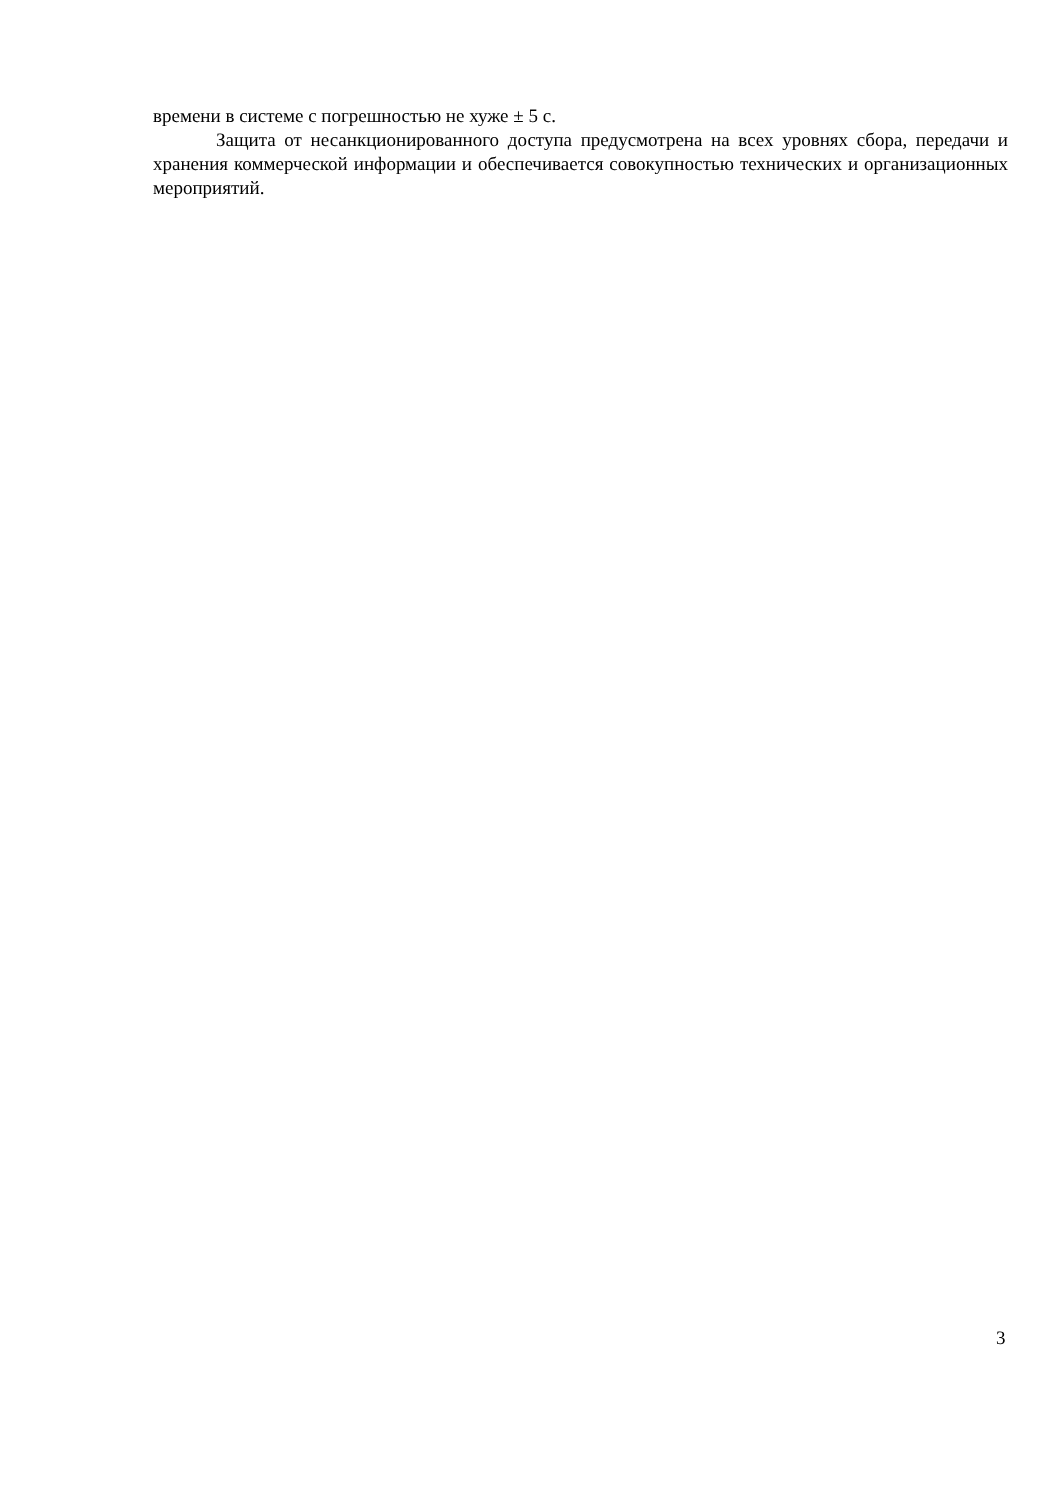времени в системе с погрешностью не хуже ± 5 с.
Защита от несанкционированного доступа предусмотрена на всех уровнях сбора, передачи и хранения коммерческой информации и обеспечивается совокупностью технических и организационных мероприятий.
3